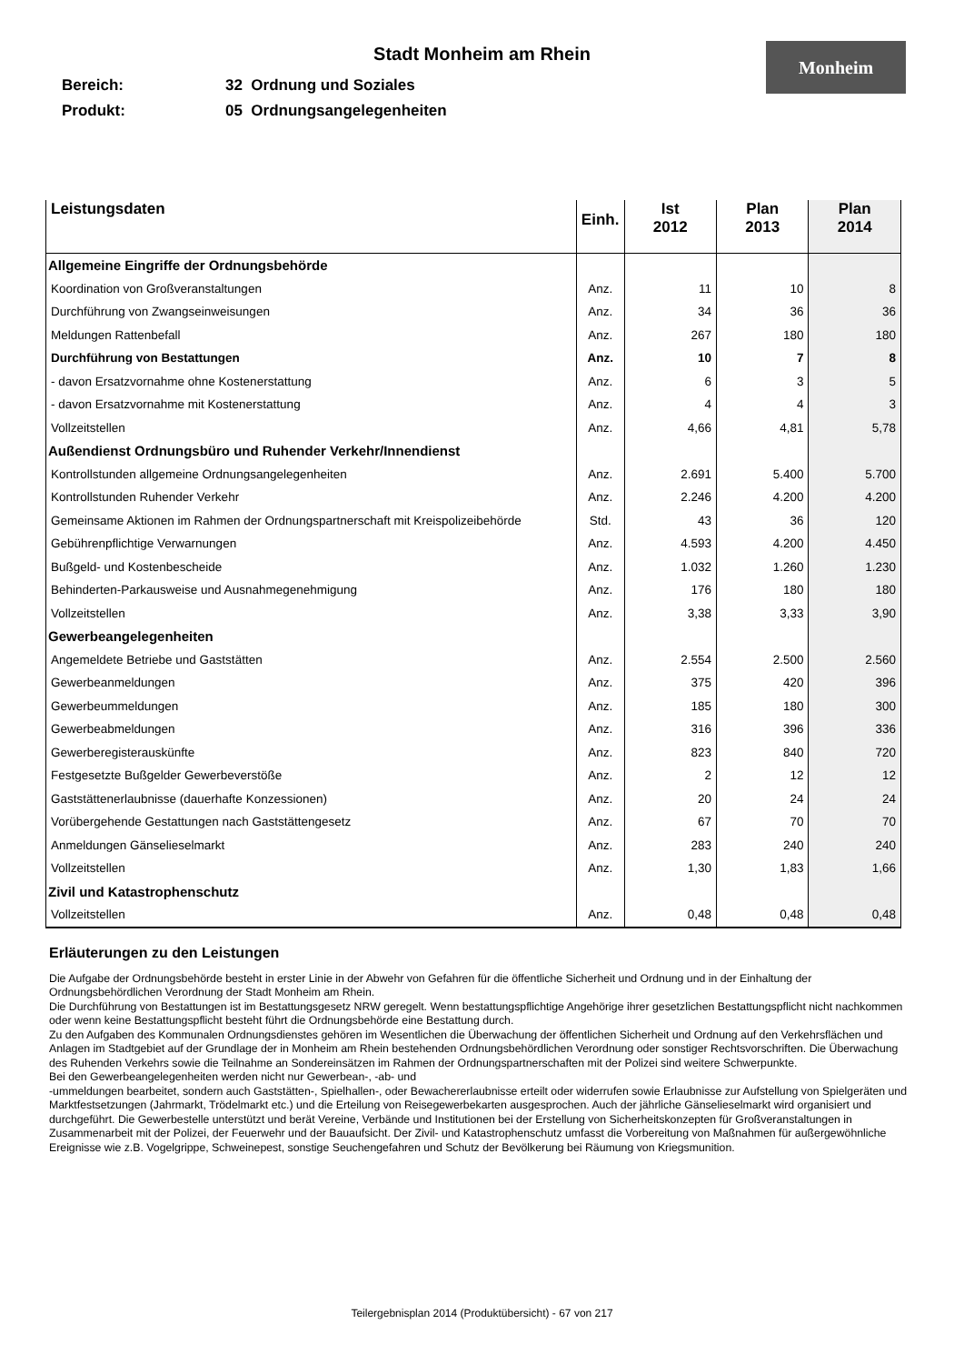Stadt Monheim am Rhein
Monheim
Bereich: 32 Ordnung und Soziales
Produkt: 05 Ordnungsangelegenheiten
| Leistungsdaten | Einh. | Ist 2012 | Plan 2013 | Plan 2014 |
| --- | --- | --- | --- | --- |
| Allgemeine Eingriffe der Ordnungsbehörde | | | | |
| Koordination von Großveranstaltungen | Anz. | 11 | 10 | 8 |
| Durchführung von Zwangseinweisungen | Anz. | 34 | 36 | 36 |
| Meldungen Rattenbefall | Anz. | 267 | 180 | 180 |
| Durchführung von Bestattungen | Anz. | 10 | 7 | 8 |
| - davon Ersatzvornahme ohne Kostenerstattung | Anz. | 6 | 3 | 5 |
| - davon Ersatzvornahme mit Kostenerstattung | Anz. | 4 | 4 | 3 |
| Vollzeitstellen | Anz. | 4,66 | 4,81 | 5,78 |
| Außendienst Ordnungsbüro und Ruhender Verkehr/Innendienst | | | | |
| Kontrollstunden allgemeine Ordnungsangelegenheiten | Anz. | 2.691 | 5.400 | 5.700 |
| Kontrollstunden Ruhender Verkehr | Anz. | 2.246 | 4.200 | 4.200 |
| Gemeinsame Aktionen im Rahmen der Ordnungspartnerschaft mit Kreispolizeibehörde | Std. | 43 | 36 | 120 |
| Gebührenpflichtige Verwarnungen | Anz. | 4.593 | 4.200 | 4.450 |
| Bußgeld- und Kostenbescheide | Anz. | 1.032 | 1.260 | 1.230 |
| Behinderten-Parkausweise und Ausnahmegenehmigung | Anz. | 176 | 180 | 180 |
| Vollzeitstellen | Anz. | 3,38 | 3,33 | 3,90 |
| Gewerbeangelegenheiten | | | | |
| Angemeldete Betriebe und Gaststätten | Anz. | 2.554 | 2.500 | 2.560 |
| Gewerbeanmeldungen | Anz. | 375 | 420 | 396 |
| Gewerbeummeldungen | Anz. | 185 | 180 | 300 |
| Gewerbeabmeldungen | Anz. | 316 | 396 | 336 |
| Gewerberegisterauskünfte | Anz. | 823 | 840 | 720 |
| Festgesetzte Bußgelder Gewerbeverstöße | Anz. | 2 | 12 | 12 |
| Gaststättenerlaubnisse (dauerhafte Konzessionen) | Anz. | 20 | 24 | 24 |
| Vorübergehende Gestattungen nach Gaststättengesetz | Anz. | 67 | 70 | 70 |
| Anmeldungen Gänselieselmarkt | Anz. | 283 | 240 | 240 |
| Vollzeitstellen | Anz. | 1,30 | 1,83 | 1,66 |
| Zivil und Katastrophenschutz | | | | |
| Vollzeitstellen | Anz. | 0,48 | 0,48 | 0,48 |
Erläuterungen zu den Leistungen
Die Aufgabe der Ordnungsbehörde besteht in erster Linie in der Abwehr von Gefahren für die öffentliche Sicherheit und Ordnung und in der Einhaltung der Ordnungsbehördlichen Verordnung der Stadt Monheim am Rhein.
Die Durchführung von Bestattungen ist im Bestattungsgesetz NRW geregelt. Wenn bestattungspflichtige Angehörige ihrer gesetzlichen Bestattungspflicht nicht nachkommen oder wenn keine Bestattungspflicht besteht führt die Ordnungsbehörde eine Bestattung durch.
Zu den Aufgaben des Kommunalen Ordnungsdienstes gehören im Wesentlichen die Überwachung der öffentlichen Sicherheit und Ordnung auf den Verkehrsflächen und Anlagen im Stadtgebiet auf der Grundlage der in Monheim am Rhein bestehenden Ordnungsbehördlichen Verordnung oder sonstiger Rechtsvorschriften. Die Überwachung des Ruhenden Verkehrs sowie die Teilnahme an Sondereinsätzen im Rahmen der Ordnungspartnerschaften mit der Polizei sind weitere Schwerpunkte.
Bei den Gewerbeangelegenheiten werden nicht nur Gewerbean-, -ab- und
-ummeldungen bearbeitet, sondern auch Gaststätten-, Spielhallen-, oder Bewachererlaubnisse erteilt oder widerrufen sowie Erlaubnisse zur Aufstellung von Spielgeräten und Marktfestsetzungen (Jahrmarkt, Trödelmarkt etc.) und die Erteilung von Reisegewerbekarten ausgesprochen. Auch der jährliche Gänselieselmarkt wird organisiert und durchgeführt. Die Gewerbestelle unterstützt und berät Vereine, Verbände und Institutionen bei der Erstellung von Sicherheitskonzepten für Großveranstaltungen in Zusammenarbeit mit der Polizei, der Feuerwehr und der Bauaufsicht. Der Zivil- und Katastrophenschutz umfasst die Vorbereitung von Maßnahmen für außergewöhnliche Ereignisse wie z.B. Vogelgrippe, Schweinepest, sonstige Seuchengefahren und Schutz der Bevölkerung bei Räumung von Kriegsmunition.
Teilergebnisplan 2014 (Produktübersicht) - 67 von 217